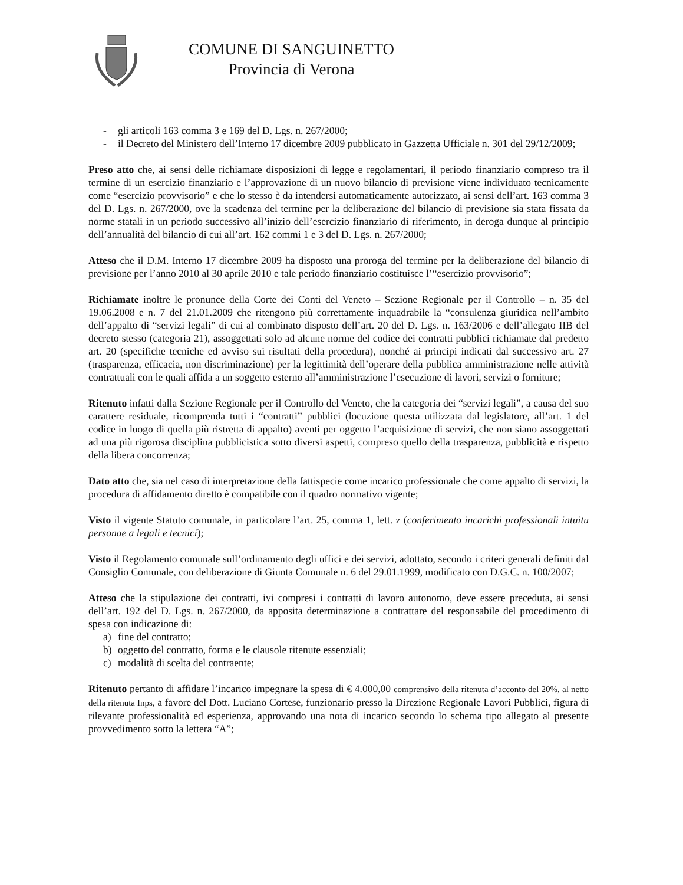COMUNE DI SANGUINETTO
Provincia di Verona
- gli articoli 163 comma 3 e 169 del D. Lgs. n. 267/2000;
- il Decreto del Ministero dell’Interno 17 dicembre 2009 pubblicato in Gazzetta Ufficiale n. 301 del 29/12/2009;
Preso atto che, ai sensi delle richiamate disposizioni di legge e regolamentari, il periodo finanziario compreso tra il termine di un esercizio finanziario e l’approvazione di un nuovo bilancio di previsione viene individuato tecnicamente come “esercizio provvisorio” e che lo stesso è da intendersi automaticamente autorizzato, ai sensi dell’art. 163 comma 3 del D. Lgs. n. 267/2000, ove la scadenza del termine per la deliberazione del bilancio di previsione sia stata fissata da norme statali in un periodo successivo all’inizio dell’esercizio finanziario di riferimento, in deroga dunque al principio dell’annualità del bilancio di cui all’art. 162 commi 1 e 3 del D. Lgs. n. 267/2000;
Atteso che il D.M. Interno 17 dicembre 2009 ha disposto una proroga del termine per la deliberazione del bilancio di previsione per l’anno 2010 al 30 aprile 2010 e tale periodo finanziario costituisce l’“esercizio provvisorio”;
Richiamate inoltre le pronunce della Corte dei Conti del Veneto – Sezione Regionale per il Controllo – n. 35 del 19.06.2008 e n. 7 del 21.01.2009 che ritengono più correttamente inquadrabile la “consulenza giuridica nell’ambito dell’appalto di “servizi legali” di cui al combinato disposto dell’art. 20 del D. Lgs. n. 163/2006 e dell’allegato IIB del decreto stesso (categoria 21), assoggettati solo ad alcune norme del codice dei contratti pubblici richiamate dal predetto art. 20 (specifiche tecniche ed avviso sui risultati della procedura), nonché ai principi indicati dal successivo art. 27 (trasparenza, efficacia, non discriminazione) per la legittimità dell’operare della pubblica amministrazione nelle attività contrattuali con le quali affida a un soggetto esterno all’amministrazione l’esecuzione di lavori, servizi o forniture;
Ritenuto infatti dalla Sezione Regionale per il Controllo del Veneto, che la categoria dei “servizi legali”, a causa del suo carattere residuale, ricomprenda tutti i “contratti” pubblici (locuzione questa utilizzata dal legislatore, all’art. 1 del codice in luogo di quella più ristretta di appalto) aventi per oggetto l’acquisizione di servizi, che non siano assoggettati ad una più rigorosa disciplina pubblicistica sotto diversi aspetti, compreso quello della trasparenza, pubblicità e rispetto della libera concorrenza;
Dato atto che, sia nel caso di interpretazione della fattispecie come incarico professionale che come appalto di servizi, la procedura di affidamento diretto è compatibile con il quadro normativo vigente;
Visto il vigente Statuto comunale, in particolare l’art. 25, comma 1, lett. z (conferimento incarichi professionali intuitu personae a legali e tecnici);
Visto il Regolamento comunale sull’ordinamento degli uffici e dei servizi, adottato, secondo i criteri generali definiti dal Consiglio Comunale, con deliberazione di Giunta Comunale n. 6 del 29.01.1999, modificato con D.G.C. n. 100/2007;
Atteso che la stipulazione dei contratti, ivi compresi i contratti di lavoro autonomo, deve essere preceduta, ai sensi dell’art. 192 del D. Lgs. n. 267/2000, da apposita determinazione a contrattare del responsabile del procedimento di spesa con indicazione di:
a) fine del contratto;
b) oggetto del contratto, forma e le clausole ritenute essenziali;
c) modalità di scelta del contraente;
Ritenuto pertanto di affidare l’incarico impegnare la spesa di € 4.000,00 comprensivo della ritenuta d’acconto del 20%, al netto della ritenuta Inps, a favore del Dott. Luciano Cortese, funzionario presso la Direzione Regionale Lavori Pubblici, figura di rilevante professionalità ed esperienza, approvando una nota di incarico secondo lo schema tipo allegato al presente provvedimento sotto la lettera “A”;